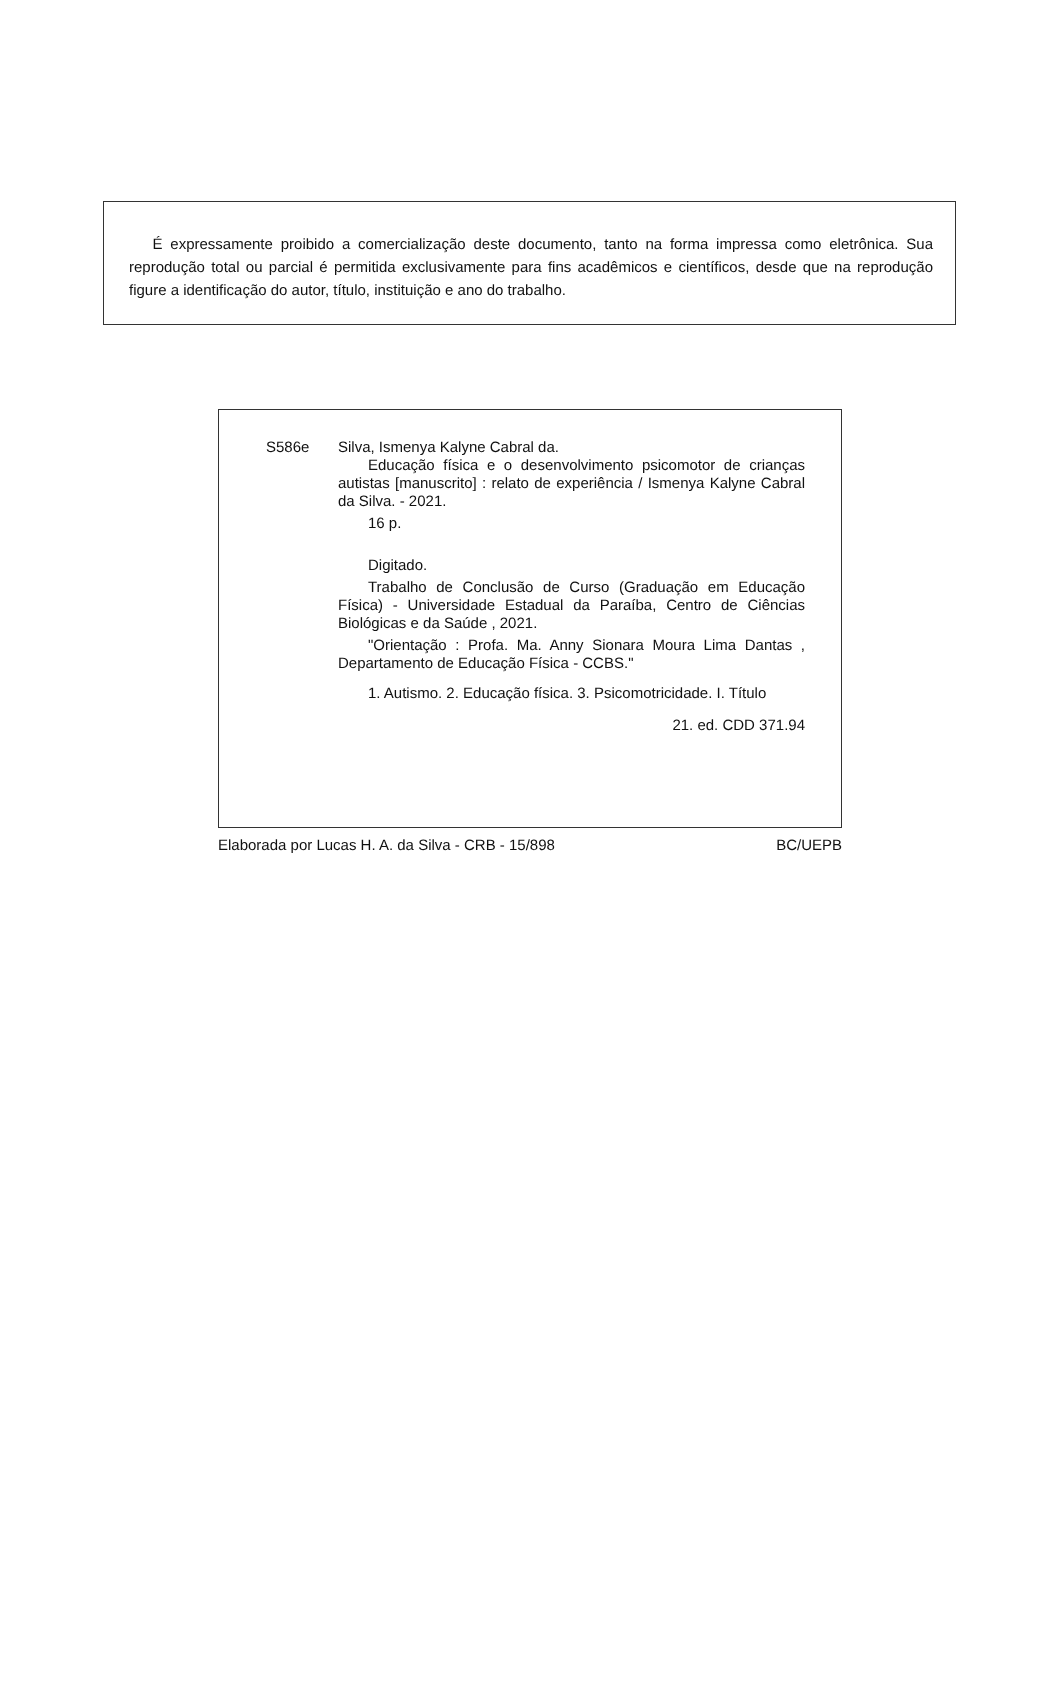É expressamente proibido a comercialização deste documento, tanto na forma impressa como eletrônica. Sua reprodução total ou parcial é permitida exclusivamente para fins acadêmicos e científicos, desde que na reprodução figure a identificação do autor, título, instituição e ano do trabalho.
S586e Silva, Ismenya Kalyne Cabral da.
Educação física e o desenvolvimento psicomotor de crianças autistas [manuscrito] : relato de experiência / Ismenya Kalyne Cabral da Silva. - 2021.
16 p.
Digitado.
Trabalho de Conclusão de Curso (Graduação em Educação Física) - Universidade Estadual da Paraíba, Centro de Ciências Biológicas e da Saúde , 2021.
"Orientação : Profa. Ma. Anny Sionara Moura Lima Dantas , Departamento de Educação Física - CCBS."
1. Autismo. 2. Educação física. 3. Psicomotricidade. I. Título
21. ed. CDD 371.94
Elaborada por Lucas H. A. da Silva - CRB - 15/898 BC/UEPB